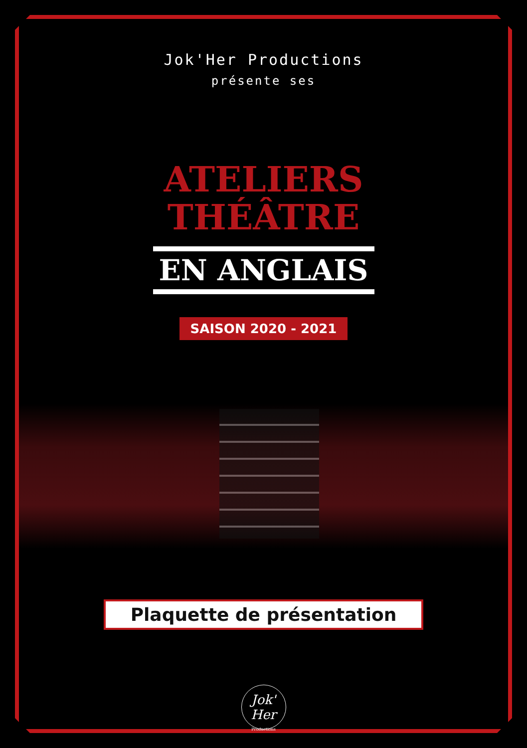Jok'Her Productions
présente ses
ATELIERS
THÉÂTRE
EN ANGLAIS
SAISON 2020 - 2021
Plaquette de présentation
Jok'
Her
Productions